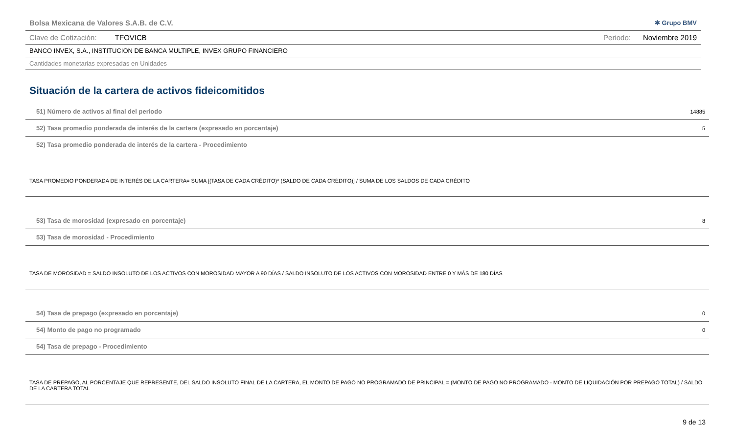Bolsa Mexicana de Valores S.A.B. de C.V. ✱ Grupo BMV
Clave de Cotización: TFOVICB Periodo: Noviembre 2019
BANCO INVEX, S.A., INSTITUCION DE BANCA MULTIPLE, INVEX GRUPO FINANCIERO
Cantidades monetarias expresadas en Unidades
Situación de la cartera de activos fideicomitidos
| 51) Número de activos al final del periodo | 14885 |
| 52) Tasa promedio ponderada de interés de la cartera (expresado en porcentaje) | 5 |
| 52) Tasa promedio ponderada de interés de la cartera - Procedimiento | |
| TASA PROMEDIO PONDERADA DE INTERÉS DE LA CARTERA= SUMA [(TASA DE CADA CRÉDITO)* (SALDO DE CADA CRÉDITO)] / SUMA DE LOS SALDOS DE CADA CRÉDITO | |
| 53) Tasa de morosidad (expresado en porcentaje) | 8 |
| 53) Tasa de morosidad - Procedimiento | |
| TASA DE MOROSIDAD = SALDO INSOLUTO DE LOS ACTIVOS CON MOROSIDAD MAYOR A 90 DÍAS / SALDO INSOLUTO DE LOS ACTIVOS CON MOROSIDAD ENTRE 0 Y MÁS DE 180 DÍAS | |
| 54) Tasa de prepago (expresado en porcentaje) | 0 |
| 54) Monto de pago no programado | 0 |
| 54) Tasa de prepago - Procedimiento | |
| TASA DE PREPAGO, AL PORCENTAJE QUE REPRESENTE, DEL SALDO INSOLUTO FINAL DE LA CARTERA, EL MONTO DE PAGO NO PROGRAMADO DE PRINCIPAL = (MONTO DE PAGO NO PROGRAMADO - MONTO DE LIQUIDACIÓN POR PREPAGO TOTAL) / SALDO DE LA CARTERA TOTAL | |
9 de 13